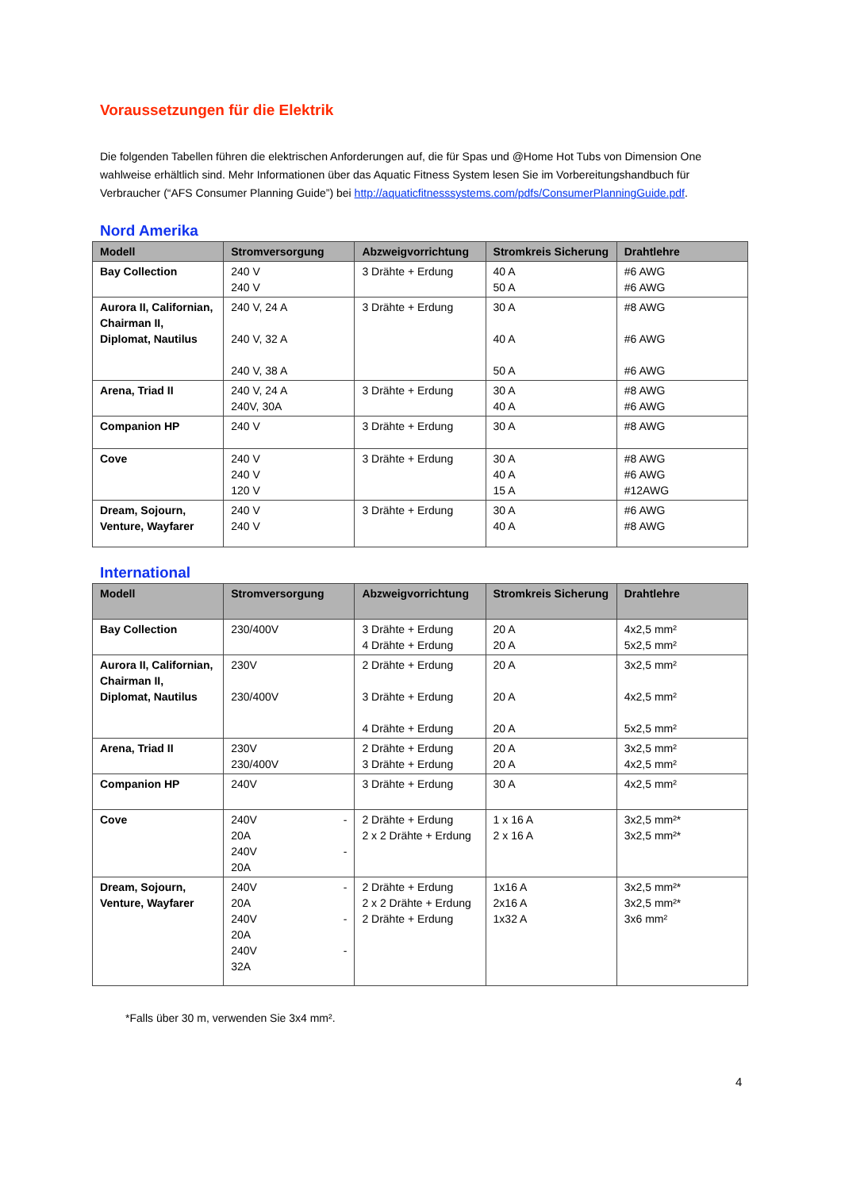Voraussetzungen für die Elektrik
Die folgenden Tabellen führen die elektrischen Anforderungen auf, die für Spas und @Home Hot Tubs von Dimension One wahlweise erhältlich sind. Mehr Informationen über das Aquatic Fitness System lesen Sie im Vorbereitungshandbuch für Verbraucher (“AFS Consumer Planning Guide”) bei http://aquaticfitnesssystems.com/pdfs/ConsumerPlanningGuide.pdf.
Nord Amerika
| Modell | Stromversorgung | Abzweigvorrichtung | Stromkreis Sicherung | Drahtlehre |
| --- | --- | --- | --- | --- |
| Bay Collection | 240 V 240 V | 3 Drähte + Erdung | 40 A 50 A | #6 AWG #6 AWG |
| Aurora II, Californian, Chairman II, Diplomat, Nautilus | 240 V, 24 A 240 V, 32 A 240 V, 38 A | 3 Drähte + Erdung | 30 A 40 A 50 A | #8 AWG #6 AWG #6 AWG |
| Arena, Triad II | 240 V, 24 A 240V, 30A | 3 Drähte + Erdung | 30 A 40 A | #8 AWG #6 AWG |
| Companion HP | 240 V | 3 Drähte + Erdung | 30 A | #8 AWG |
| Cove | 240 V 240 V 120 V | 3 Drähte + Erdung | 30 A 40 A 15 A | #8 AWG #6 AWG #12AWG |
| Dream, Sojourn, Venture, Wayfarer | 240 V 240 V | 3 Drähte + Erdung | 30 A 40 A | #6 AWG #8 AWG |
International
| Modell | Stromversorgung | Abzweigvorrichtung | Stromkreis Sicherung | Drahtlehre |
| --- | --- | --- | --- | --- |
| Bay Collection | 230/400V | 3 Drähte + Erdung 4 Drähte + Erdung | 20 A 20 A | 4x2,5 mm² 5x2,5 mm² |
| Aurora II, Californian, Chairman II, Diplomat, Nautilus | 230V 230/400V | 2 Drähte + Erdung 3 Drähte + Erdung 4 Drähte + Erdung | 20 A 20 A 20 A | 3x2,5 mm² 4x2,5 mm² 5x2,5 mm² |
| Arena, Triad II | 230V 230/400V | 2 Drähte + Erdung 3 Drähte + Erdung | 20 A 20 A | 3x2,5 mm² 4x2,5 mm² |
| Companion HP | 240V | 3 Drähte + Erdung | 30 A | 4x2,5 mm² |
| Cove | 240V - 20A 240V - 20A | 2 Drähte + Erdung 2 x 2 Drähte + Erdung | 1 x 16 A 2 x 16 A | 3x2,5 mm²* 3x2,5 mm²* |
| Dream, Sojourn, Venture, Wayfarer | 240V - 20A 240V - 20A 240V - 32A | 2 Drähte + Erdung 2 x 2 Drähte + Erdung 2 Drähte + Erdung | 1x16 A 2x16 A 1x32 A | 3x2,5 mm²* 3x2,5 mm²* 3x6 mm² |
*Falls über 30 m, verwenden Sie 3x4 mm².
4